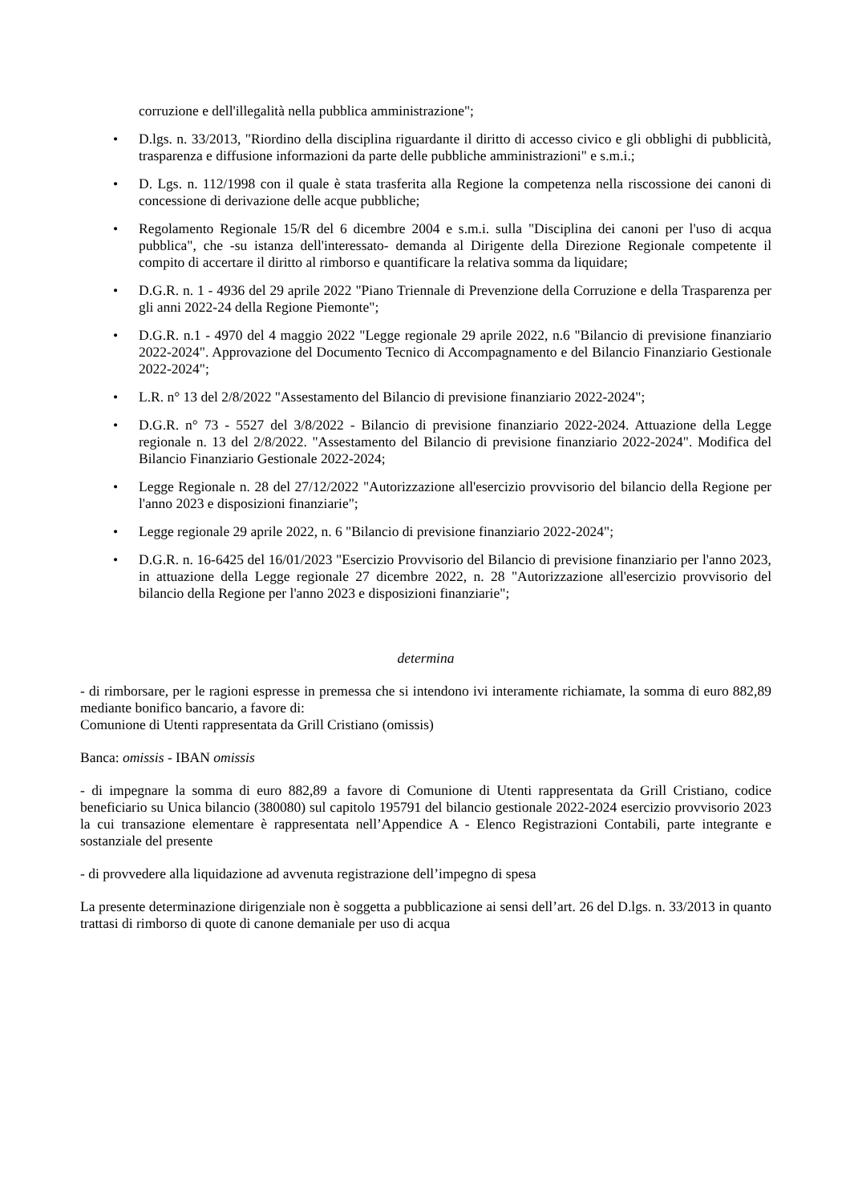corruzione e dell'illegalità nella pubblica amministrazione";
• D.lgs. n. 33/2013, "Riordino della disciplina riguardante il diritto di accesso civico e gli obblighi di pubblicità, trasparenza e diffusione informazioni da parte delle pubbliche amministrazioni" e s.m.i.;
• D. Lgs. n. 112/1998 con il quale è stata trasferita alla Regione la competenza nella riscossione dei canoni di concessione di derivazione delle acque pubbliche;
• Regolamento Regionale 15/R del 6 dicembre 2004 e s.m.i. sulla "Disciplina dei canoni per l'uso di acqua pubblica", che -su istanza dell'interessato- demanda al Dirigente della Direzione Regionale competente il compito di accertare il diritto al rimborso e quantificare la relativa somma da liquidare;
• D.G.R. n. 1 - 4936 del 29 aprile 2022 "Piano Triennale di Prevenzione della Corruzione e della Trasparenza per gli anni 2022-24 della Regione Piemonte";
• D.G.R. n.1 - 4970 del 4 maggio 2022 "Legge regionale 29 aprile 2022, n.6 "Bilancio di previsione finanziario 2022-2024". Approvazione del Documento Tecnico di Accompagnamento e del Bilancio Finanziario Gestionale 2022-2024";
• L.R. n° 13 del 2/8/2022 "Assestamento del Bilancio di previsione finanziario 2022-2024";
• D.G.R. n° 73 - 5527 del 3/8/2022 - Bilancio di previsione finanziario 2022-2024. Attuazione della Legge regionale n. 13 del 2/8/2022. "Assestamento del Bilancio di previsione finanziario 2022-2024". Modifica del Bilancio Finanziario Gestionale 2022-2024;
• Legge Regionale n. 28 del 27/12/2022 "Autorizzazione all'esercizio provvisorio del bilancio della Regione per l'anno 2023 e disposizioni finanziarie";
• Legge regionale 29 aprile 2022, n. 6 "Bilancio di previsione finanziario 2022-2024";
• D.G.R. n. 16-6425 del 16/01/2023 "Esercizio Provvisorio del Bilancio di previsione finanziario per l'anno 2023, in attuazione della Legge regionale 27 dicembre 2022, n. 28 "Autorizzazione all'esercizio provvisorio del bilancio della Regione per l'anno 2023 e disposizioni finanziarie";
determina
- di rimborsare, per le ragioni espresse in premessa che si intendono ivi interamente richiamate, la somma di euro 882,89 mediante bonifico bancario, a favore di:
Comunione di Utenti rappresentata da Grill Cristiano (omissis)
Banca: omissis - IBAN omissis
- di impegnare la somma di euro 882,89 a favore di Comunione di Utenti rappresentata da Grill Cristiano, codice beneficiario su Unica bilancio (380080) sul capitolo 195791 del bilancio gestionale 2022-2024 esercizio provvisorio 2023 la cui transazione elementare è rappresentata nell’Appendice A - Elenco Registrazioni Contabili, parte integrante e sostanziale del presente
- di provvedere alla liquidazione ad avvenuta registrazione dell’impegno di spesa
La presente determinazione dirigenziale non è soggetta a pubblicazione ai sensi dell’art. 26 del D.lgs. n. 33/2013 in quanto trattasi di rimborso di quote di canone demaniale per uso di acqua